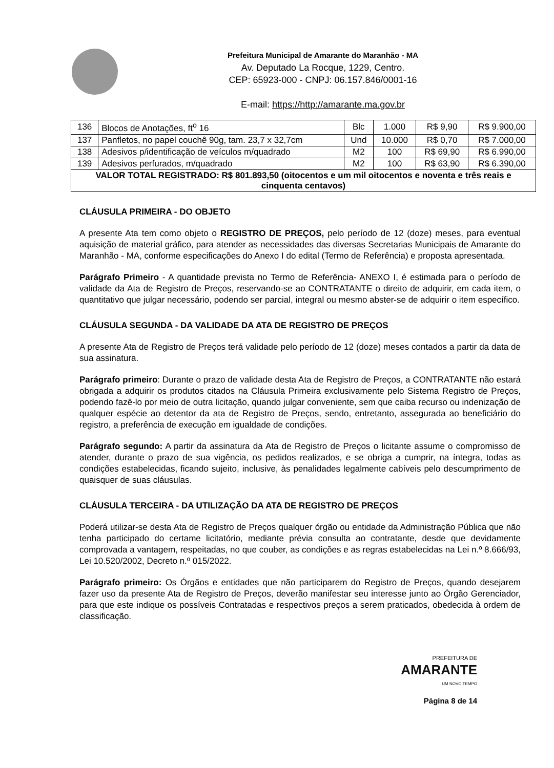Prefeitura Municipal de Amarante do Maranhão - MA
Av. Deputado La Rocque, 1229, Centro.
CEP: 65923-000 - CNPJ: 06.157.846/0001-16
E-mail: https://http://amarante.ma.gov.br
| 136 | Blocos de Anotações, ft<sup>o</sup> 16 | Blc | 1.000 | R$ 9,90 | R$ 9.900,00 |
| 137 | Panfletos, no papel couchê 90g, tam. 23,7 x 32,7cm | Und | 10.000 | R$ 0,70 | R$ 7.000,00 |
| 138 | Adesivos p/identificação de veículos m/quadrado | M2 | 100 | R$ 69,90 | R$ 6.990,00 |
| 139 | Adesivos perfurados, m/quadrado | M2 | 100 | R$ 63,90 | R$ 6.390,00 |
| VALOR TOTAL REGISTRADO: R$ 801.893,50 (oitocentos e um mil oitocentos e noventa e três reais e cinquenta centavos) | | | | | |
CLÁUSULA PRIMEIRA - DO OBJETO
A presente Ata tem como objeto o REGISTRO DE PREÇOS, pelo período de 12 (doze) meses, para eventual aquisição de material gráfico, para atender as necessidades das diversas Secretarias Municipais de Amarante do Maranhão - MA, conforme especificações do Anexo I do edital (Termo de Referência) e proposta apresentada.
Parágrafo Primeiro - A quantidade prevista no Termo de Referência- ANEXO I, é estimada para o período de validade da Ata de Registro de Preços, reservando-se ao CONTRATANTE o direito de adquirir, em cada item, o quantitativo que julgar necessário, podendo ser parcial, integral ou mesmo abster-se de adquirir o item específico.
CLÁUSULA SEGUNDA - DA VALIDADE DA ATA DE REGISTRO DE PREÇOS
A presente Ata de Registro de Preços terá validade pelo período de 12 (doze) meses contados a partir da data de sua assinatura.
Parágrafo primeiro: Durante o prazo de validade desta Ata de Registro de Preços, a CONTRATANTE não estará obrigada a adquirir os produtos citados na Cláusula Primeira exclusivamente pelo Sistema Registro de Preços, podendo fazê-lo por meio de outra licitação, quando julgar conveniente, sem que caiba recurso ou indenização de qualquer espécie ao detentor da ata de Registro de Preços, sendo, entretanto, assegurada ao beneficiário do registro, a preferência de execução em igualdade de condições.
Parágrafo segundo: A partir da assinatura da Ata de Registro de Preços o licitante assume o compromisso de atender, durante o prazo de sua vigência, os pedidos realizados, e se obriga a cumprir, na íntegra, todas as condições estabelecidas, ficando sujeito, inclusive, às penalidades legalmente cabíveis pelo descumprimento de quaisquer de suas cláusulas.
CLÁUSULA TERCEIRA - DA UTILIZAÇÃO DA ATA DE REGISTRO DE PREÇOS
Poderá utilizar-se desta Ata de Registro de Preços qualquer órgão ou entidade da Administração Pública que não tenha participado do certame licitatório, mediante prévia consulta ao contratante, desde que devidamente comprovada a vantagem, respeitadas, no que couber, as condições e as regras estabelecidas na Lei n.º 8.666/93, Lei 10.520/2002, Decreto n.º 015/2022.
Parágrafo primeiro: Os Órgãos e entidades que não participarem do Registro de Preços, quando desejarem fazer uso da presente Ata de Registro de Preços, deverão manifestar seu interesse junto ao Órgão Gerenciador, para que este indique os possíveis Contratadas e respectivos preços a serem praticados, obedecida à ordem de classificação.
PREFEITURA DE
AMARANTE
UM NOVO TEMPO
Página 8 de 14